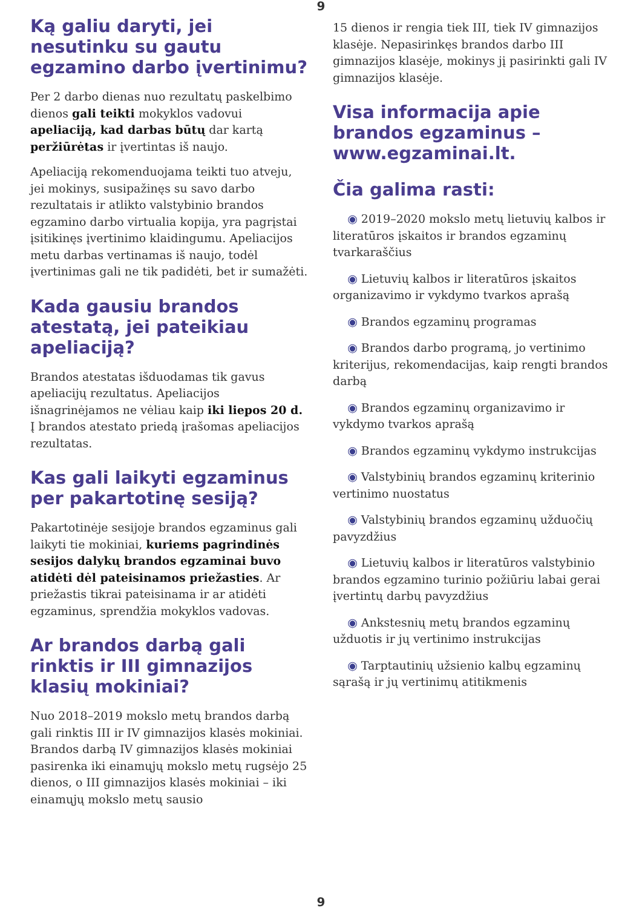9
Ką galiu daryti, jei nesutinku su gautu egzamino darbo įvertinimu?
Per 2 darbo dienas nuo rezultatų paskelbimo dienos gali teikti mokyklos vadovui apeliaciją, kad darbas būtų dar kartą peržiūrėtas ir įvertintas iš naujo.
Apeliaciją rekomenduojama teikti tuo atveju, jei mokinys, susipažinęs su savo darbo rezultatais ir atlikto valstybinio brandos egzamino darbo virtualia kopija, yra pagrįstai įsitikinęs įvertinimo klaidingumu. Apeliacijos metu darbas vertinamas iš naujo, todėl įvertinimas gali ne tik padidėti, bet ir sumažėti.
Kada gausiu brandos atestatą, jei pateikiau apeliaciją?
Brandos atestatas išduodamas tik gavus apeliacijų rezultatus. Apeliacijos išnagrinėjamos ne vėliau kaip iki liepos 20 d. Į brandos atestato priedą įrašomas apeliacijos rezultatas.
Kas gali laikyti egzaminus per pakartotinę sesiją?
Pakartotinėje sesijoje brandos egzaminus gali laikyti tie mokiniai, kuriems pagrindinės sesijos dalykų brandos egzaminai buvo atidėti dėl pateisinamos priežasties. Ar priežastis tikrai pateisinama ir ar atidėti egzaminus, sprendžia mokyklos vadovas.
Ar brandos darbą gali rinktis ir III gimnazijos klasių mokiniai?
Nuo 2018–2019 mokslo metų brandos darbą gali rinktis III ir IV gimnazijos klasės mokiniai. Brandos darbą IV gimnazijos klasės mokiniai pasirenka iki einamųjų mokslo metų rugsėjo 25 dienos, o III gimnazijos klasės mokiniai – iki einamųjų mokslo metų sausio
15 dienos ir rengia tiek III, tiek IV gimnazijos klasėje. Nepasirinkęs brandos darbo III gimnazijos klasėje, mokinys jį pasirinkti gali IV gimnazijos klasėje.
Visa informacija apie brandos egzaminus – www.egzaminai.lt.
Čia galima rasti:
◉ 2019–2020 mokslo metų lietuvių kalbos ir literatūros įskaitos ir brandos egzaminų tvarkaraščius
◉ Lietuvių kalbos ir literatūros įskaitos organizavimo ir vykdymo tvarkos aprašą
◉ Brandos egzaminų programas
◉ Brandos darbo programą, jo vertinimo kriterijus, rekomendacijas, kaip rengti brandos darbą
◉ Brandos egzaminų organizavimo ir vykdymo tvarkos aprašą
◉ Brandos egzaminų vykdymo instrukcijas
◉ Valstybinių brandos egzaminų kriterinio vertinimo nuostatus
◉ Valstybinių brandos egzaminų užduočių pavyzdžius
◉ Lietuvių kalbos ir literatūros valstybinio brandos egzamino turinio požiūriu labai gerai įvertintų darbų pavyzdžius
◉ Ankstesnių metų brandos egzaminų užduotis ir jų vertinimo instrukcijas
◉ Tarptautinių užsienio kalbų egzaminų sąrašą ir jų vertinimų atitikmenis
9